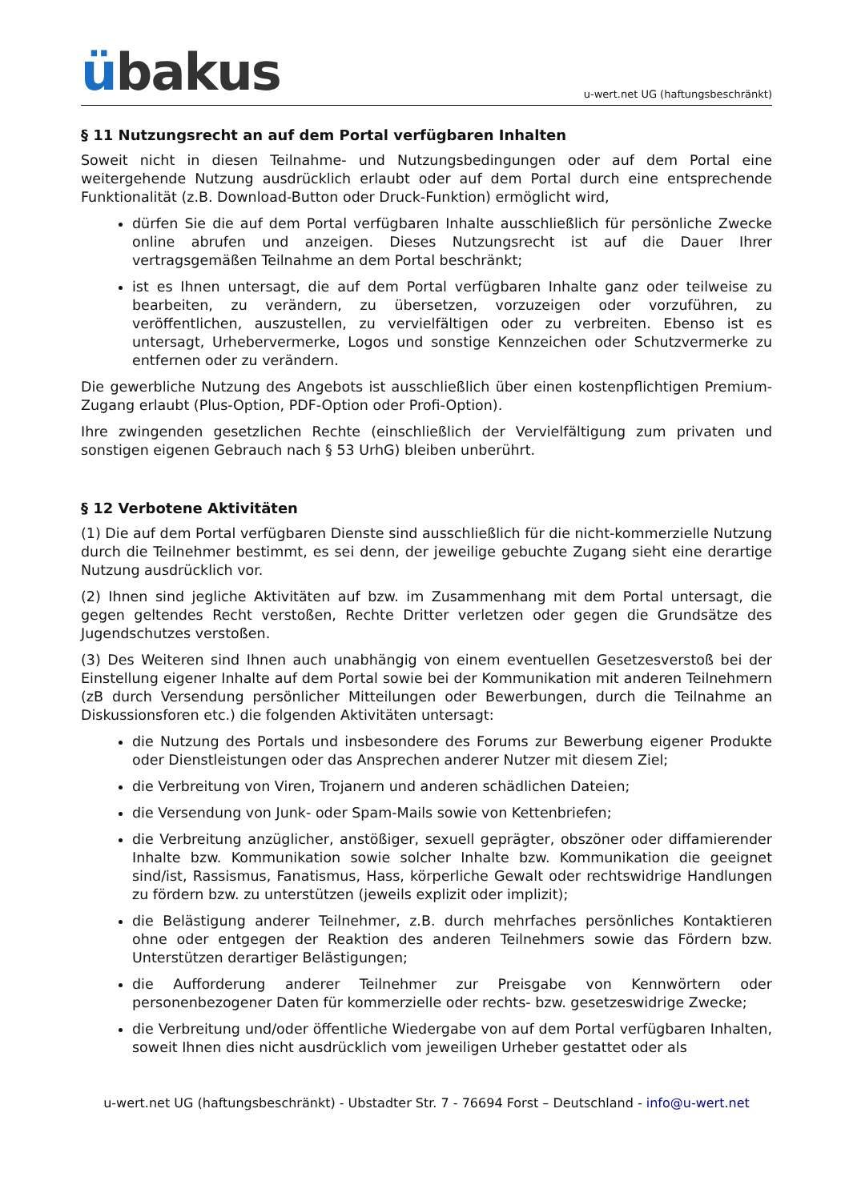übakus
u-wert.net UG (haftungsbeschränkt)
§ 11 Nutzungsrecht an auf dem Portal verfügbaren Inhalten
Soweit nicht in diesen Teilnahme- und Nutzungsbedingungen oder auf dem Portal eine weitergehende Nutzung ausdrücklich erlaubt oder auf dem Portal durch eine entsprechende Funktionalität (z.B. Download-Button oder Druck-Funktion) ermöglicht wird,
dürfen Sie die auf dem Portal verfügbaren Inhalte ausschließlich für persönliche Zwecke online abrufen und anzeigen. Dieses Nutzungsrecht ist auf die Dauer Ihrer vertragsgemäßen Teilnahme an dem Portal beschränkt;
ist es Ihnen untersagt, die auf dem Portal verfügbaren Inhalte ganz oder teilweise zu bearbeiten, zu verändern, zu übersetzen, vorzuzeigen oder vorzuführen, zu veröffentlichen, auszustellen, zu vervielfältigen oder zu verbreiten. Ebenso ist es untersagt, Urhebervermerke, Logos und sonstige Kennzeichen oder Schutzvermerke zu entfernen oder zu verändern.
Die gewerbliche Nutzung des Angebots ist ausschließlich über einen kostenpflichtigen Premium-Zugang erlaubt (Plus-Option, PDF-Option oder Profi-Option).
Ihre zwingenden gesetzlichen Rechte (einschließlich der Vervielfältigung zum privaten und sonstigen eigenen Gebrauch nach § 53 UrhG) bleiben unberührt.
§ 12 Verbotene Aktivitäten
(1) Die auf dem Portal verfügbaren Dienste sind ausschließlich für die nicht-kommerzielle Nutzung durch die Teilnehmer bestimmt, es sei denn, der jeweilige gebuchte Zugang sieht eine derartige Nutzung ausdrücklich vor.
(2) Ihnen sind jegliche Aktivitäten auf bzw. im Zusammenhang mit dem Portal untersagt, die gegen geltendes Recht verstoßen, Rechte Dritter verletzen oder gegen die Grundsätze des Jugendschutzes verstoßen.
(3) Des Weiteren sind Ihnen auch unabhängig von einem eventuellen Gesetzesverstoß bei der Einstellung eigener Inhalte auf dem Portal sowie bei der Kommunikation mit anderen Teilnehmern (zB durch Versendung persönlicher Mitteilungen oder Bewerbungen, durch die Teilnahme an Diskussionsforen etc.) die folgenden Aktivitäten untersagt:
die Nutzung des Portals und insbesondere des Forums zur Bewerbung eigener Produkte oder Dienstleistungen oder das Ansprechen anderer Nutzer mit diesem Ziel;
die Verbreitung von Viren, Trojanern und anderen schädlichen Dateien;
die Versendung von Junk- oder Spam-Mails sowie von Kettenbriefen;
die Verbreitung anzüglicher, anstößiger, sexuell geprägter, obszöner oder diffamierender Inhalte bzw. Kommunikation sowie solcher Inhalte bzw. Kommunikation die geeignet sind/ist, Rassismus, Fanatismus, Hass, körperliche Gewalt oder rechtswidrige Handlungen zu fördern bzw. zu unterstützen (jeweils explizit oder implizit);
die Belästigung anderer Teilnehmer, z.B. durch mehrfaches persönliches Kontaktieren ohne oder entgegen der Reaktion des anderen Teilnehmers sowie das Fördern bzw. Unterstützen derartiger Belästigungen;
die Aufforderung anderer Teilnehmer zur Preisgabe von Kennwörtern oder personenbezogener Daten für kommerzielle oder rechts- bzw. gesetzeswidrige Zwecke;
die Verbreitung und/oder öffentliche Wiedergabe von auf dem Portal verfügbaren Inhalten, soweit Ihnen dies nicht ausdrücklich vom jeweiligen Urheber gestattet oder als
u-wert.net UG (haftungsbeschränkt) - Ubstadter Str. 7 - 76694 Forst – Deutschland - info@u-wert.net